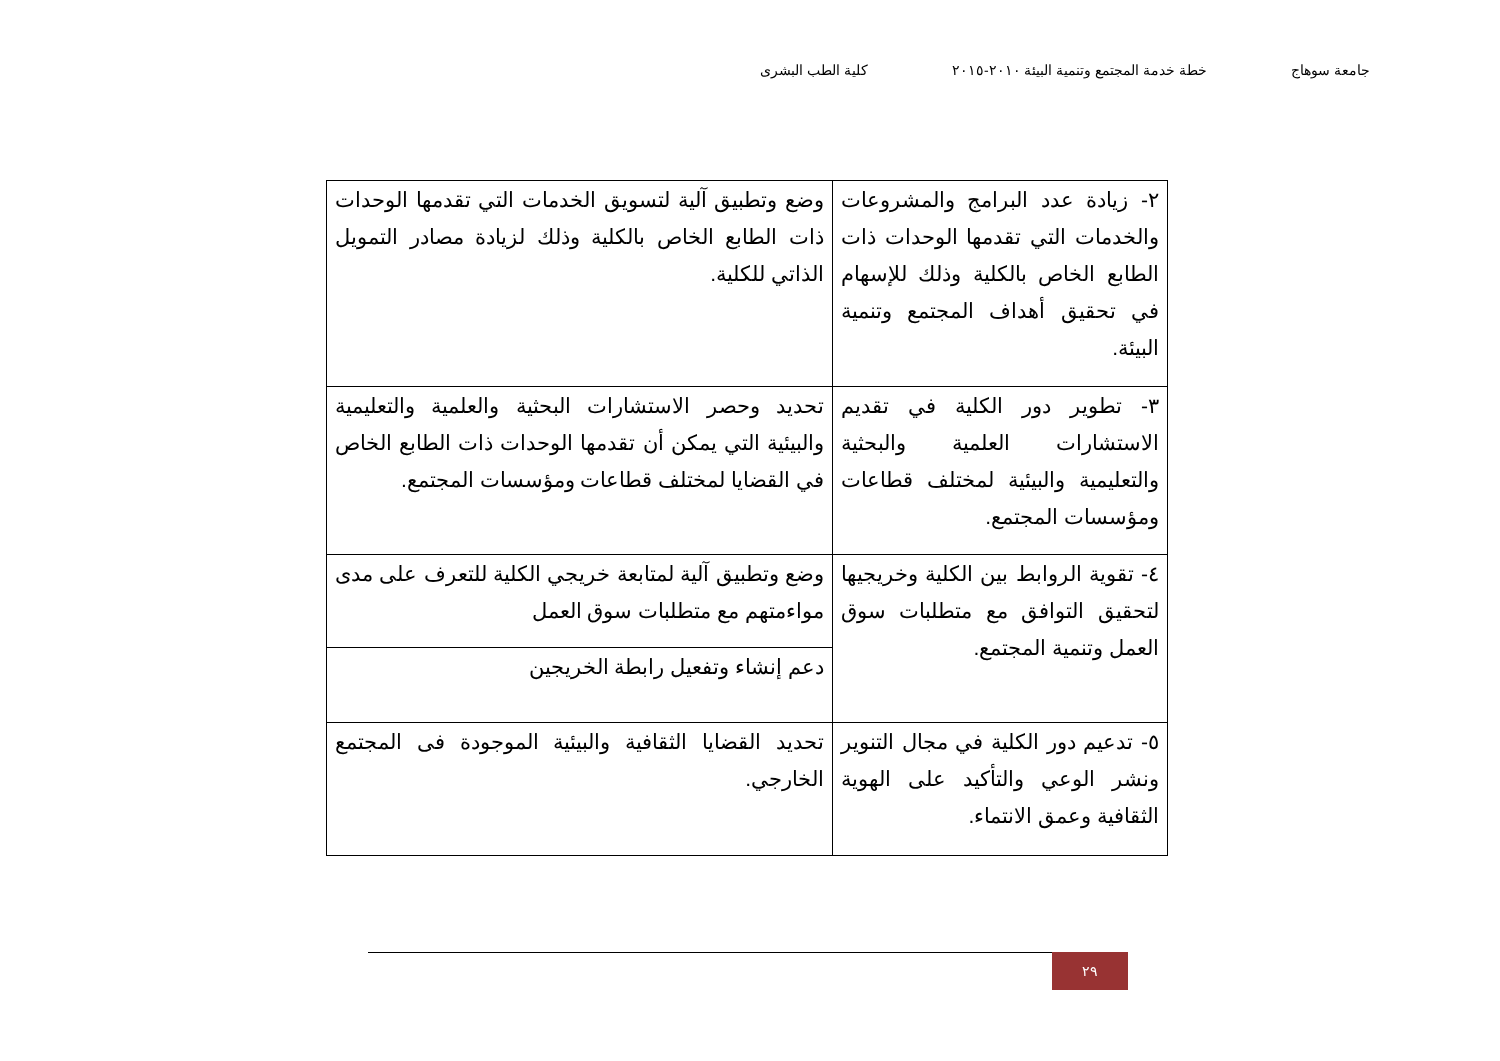جامعة سوهاج خطة خدمة المجتمع وتنمية البيئة ٢٠١٠-٢٠١٥ كلية الطب البشرى
| ٢- زيادة عدد البرامج والمشروعات والخدمات التي تقدمها الوحدات ذات الطابع الخاص بالكلية وذلك للإسهام في تحقيق أهداف المجتمع وتنمية البيئة. | وضع وتطبيق آلية لتسويق الخدمات التي تقدمها الوحدات ذات الطابع الخاص بالكلية وذلك لزيادة مصادر التمويل الذاتي للكلية. |
| ٣- تطوير دور الكلية في تقديم الاستشارات العلمية والبحثية والتعليمية والبيئية لمختلف قطاعات ومؤسسات المجتمع. | تحديد وحصر الاستشارات البحثية والعلمية والتعليمية والبيئية التي يمكن أن تقدمها الوحدات ذات الطابع الخاص في القضايا لمختلف قطاعات ومؤسسات المجتمع. |
| ٤- تقوية الروابط بين الكلية وخريجيها لتحقيق التوافق مع متطلبات سوق العمل وتنمية المجتمع. | وضع وتطبيق آلية لمتابعة خريجي الكلية للتعرف على مدى مواءمتهم مع متطلبات سوق العمل |
| | دعم إنشاء وتفعيل رابطة الخريجين |
| ٥- تدعيم دور الكلية في مجال التنوير ونشر الوعي والتأكيد على الهوية الثقافية وعمق الانتماء. | تحديد القضايا الثقافية والبيئية الموجودة فى المجتمع الخارجي. |
٢٩